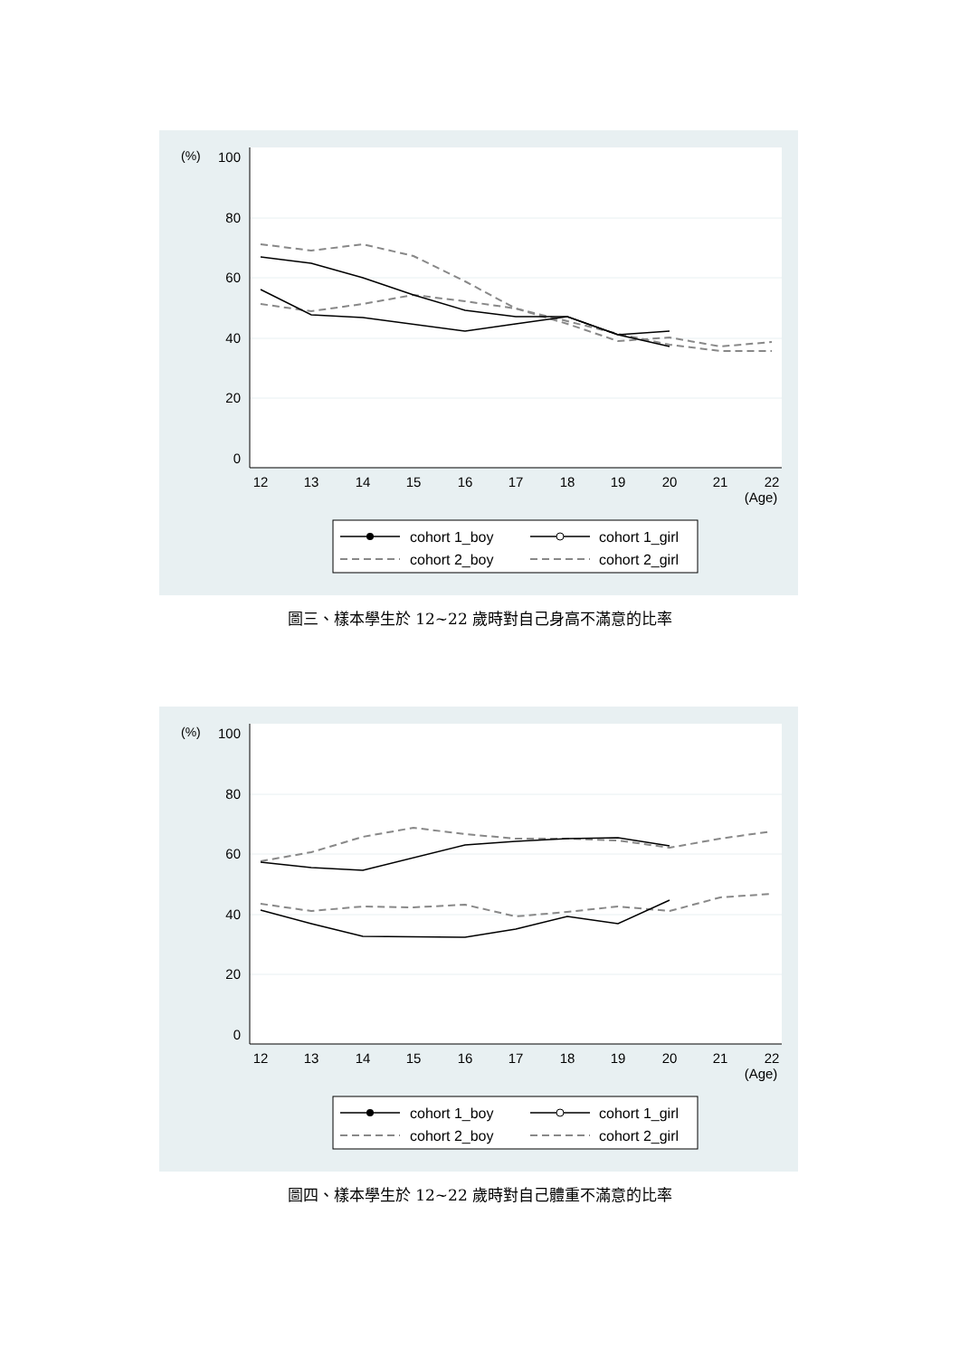100
80
60
40
20
0
(%)
12
13
14
15
16
17
18
19
20
21
22
(Age)
cohort 1_boy
cohort 1_girl
cohort 2_boy
cohort 2_girl
圖三、樣本學生於 12~22 歲時對自己身高不滿意的比率
100
80
60
40
20
0
(%)
12
13
14
15
16
17
18
19
20
21
22
(Age)
cohort 1_boy
cohort 1_girl
cohort 2_boy
cohort 2_girl
圖四、樣本學生於 12~22 歲時對自己體重不滿意的比率